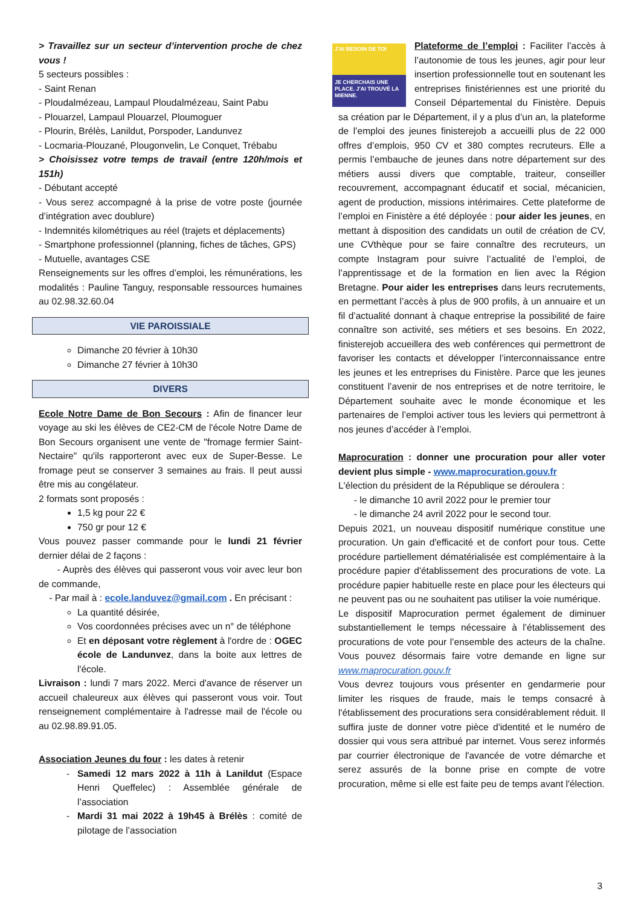> Travaillez sur un secteur d’intervention proche de chez vous !
5 secteurs possibles :
- Saint Renan
- Ploudalmézeau, Lampaul Ploudalmézeau, Saint Pabu
- Plouarzel, Lampaul Plouarzel, Ploumoguer
- Plourin, Brélès, Lanildut, Porspoder, Landunvez
- Locmaria-Plouzané, Plougonvelin, Le Conquet, Trébabu
> Choisissez votre temps de travail (entre 120h/mois et 151h)
- Débutant accepté
- Vous serez accompagné à la prise de votre poste (journée d’intégration avec doublure)
- Indemnités kilométriques au réel (trajets et déplacements)
- Smartphone professionnel (planning, fiches de tâches, GPS)
- Mutuelle, avantages CSE
Renseignements sur les offres d’emploi, les rémunérations, les modalités : Pauline Tanguy, responsable ressources humaines au 02.98.32.60.04
VIE PAROISSIALE
Dimanche 20 février à 10h30
Dimanche 27 février à 10h30
DIVERS
Ecole Notre Dame de Bon Secours : Afin de financer leur voyage au ski les élèves de CE2-CM de l'école Notre Dame de Bon Secours organisent une vente de "fromage fermier Saint-Nectaire" qu'ils rapporteront avec eux de Super-Besse. Le fromage peut se conserver 3 semaines au frais. Il peut aussi être mis au congélateur.
2 formats sont proposés :
1,5 kg pour 22 €
750 gr pour 12 €
Vous pouvez passer commande pour le lundi 21 février dernier délai de 2 façons :
- Auprès des élèves qui passeront vous voir avec leur bon de commande,
- Par mail à : ecole.landuvez@gmail.com . En précisant :
La quantité désirée,
Vos coordonnées précises avec un n° de téléphone
Et en déposant votre règlement à l'ordre de : OGEC école de Landunvez, dans la boite aux lettres de l'école.
Livraison : lundi 7 mars 2022. Merci d'avance de réserver un accueil chaleureux aux élèves qui passeront vous voir. Tout renseignement complémentaire à l'adresse mail de l'école ou au 02.98.89.91.05.
Association Jeunes du four : les dates à retenir
Samedi 12 mars 2022 à 11h à Lanildut (Espace Henri Queffelec) : Assemblée générale de l’association
Mardi 31 mai 2022 à 19h45 à Brélès : comité de pilotage de l’association
J'AI BESOIN DE TOI
JE CHERCHAIS UNE PLACE. J'AI TROUVÉ LA MIENNE.
Plateforme de l’emploi : Faciliter l’accès à l’autonomie de tous les jeunes, agir pour leur insertion professionnelle tout en soutenant les entreprises finistériennes est une priorité du Conseil Départemental du Finistère. Depuis sa création par le Département, il y a plus d’un an, la plateforme de l’emploi des jeunes finisterejob a accueilli plus de 22 000 offres d’emplois, 950 CV et 380 comptes recruteurs. Elle a permis l’embauche de jeunes dans notre département sur des métiers aussi divers que comptable, traiteur, conseiller recouvrement, accompagnant éducatif et social, mécanicien, agent de production, missions intérimaires. Cette plateforme de l’emploi en Finistère a été déployée : pour aider les jeunes, en mettant à disposition des candidats un outil de création de CV, une CVthèque pour se faire connaître des recruteurs, un compte Instagram pour suivre l’actualité de l’emploi, de l’apprentissage et de la formation en lien avec la Région Bretagne. Pour aider les entreprises dans leurs recrutements, en permettant l’accès à plus de 900 profils, à un annuaire et un fil d’actualité donnant à chaque entreprise la possibilité de faire connaître son activité, ses métiers et ses besoins. En 2022, finisterejob accueillera des web conférences qui permettront de favoriser les contacts et développer l’interconnaissance entre les jeunes et les entreprises du Finistère. Parce que les jeunes constituent l’avenir de nos entreprises et de notre territoire, le Département souhaite avec le monde économique et les partenaires de l’emploi activer tous les leviers qui permettront à nos jeunes d’accéder à l’emploi.
Maprocuration : donner une procuration pour aller voter devient plus simple - www.maprocuration.gouv.fr
L'élection du président de la République se déroulera :
- le dimanche 10 avril 2022 pour le premier tour
- le dimanche 24 avril 2022 pour le second tour.
Depuis 2021, un nouveau dispositif numérique constitue une procuration. Un gain d'efficacité et de confort pour tous. Cette procédure partiellement dématérialisée est complémentaire à la procédure papier d'établissement des procurations de vote. La procédure papier habituelle reste en place pour les électeurs qui ne peuvent pas ou ne souhaitent pas utiliser la voie numérique.
Le dispositif Maprocuration permet également de diminuer substantiellement le temps nécessaire à l’établissement des procurations de vote pour l’ensemble des acteurs de la chaîne. Vous pouvez désormais faire votre demande en ligne sur www.maprocuration.gouv.fr
Vous devrez toujours vous présenter en gendarmerie pour limiter les risques de fraude, mais le temps consacré à l'établissement des procurations sera considérablement réduit. Il suffira juste de donner votre pièce d'identité et le numéro de dossier qui vous sera attribué par internet. Vous serez informés par courrier électronique de l'avancée de votre démarche et serez assurés de la bonne prise en compte de votre procuration, même si elle est faite peu de temps avant l'élection.
3